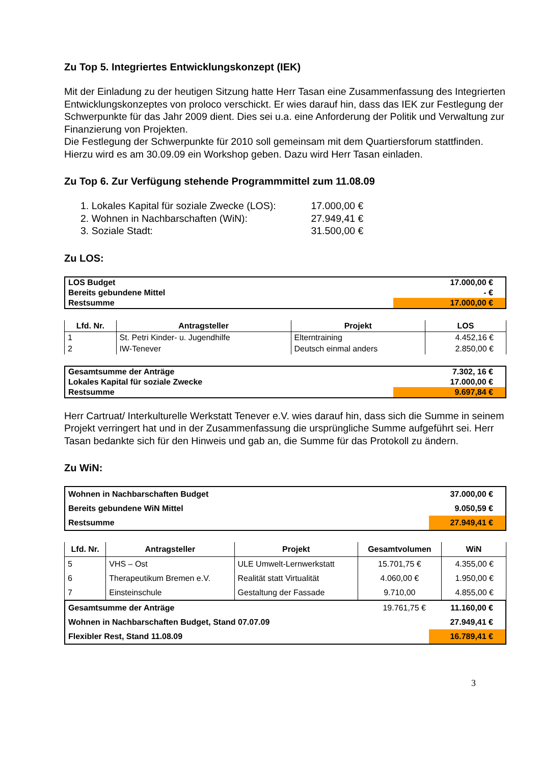Zu Top 5. Integriertes Entwicklungskonzept (IEK)
Mit der Einladung zu der heutigen Sitzung hatte Herr Tasan eine Zusammenfassung des Integrierten Entwicklungskonzeptes von proloco verschickt. Er wies darauf hin, dass das IEK zur Festlegung der Schwerpunkte für das Jahr 2009 dient. Dies sei u.a. eine Anforderung der Politik und Verwaltung zur Finanzierung von Projekten.
Die Festlegung der Schwerpunkte für 2010 soll gemeinsam mit dem Quartiersforum stattfinden. Hierzu wird es am 30.09.09 ein Workshop geben. Dazu wird Herr Tasan einladen.
Zu Top 6. Zur Verfügung stehende Programmmittel zum 11.08.09
1. Lokales Kapital für soziale Zwecke (LOS): 17.000,00 €
2. Wohnen in Nachbarschaften (WiN): 27.949,41 €
3. Soziale Stadt: 31.500,00 €
Zu LOS:
| LOS Budget | 17.000,00 € |
| Bereits gebundene Mittel | - € |
| Restsumme | 17.000,00 € |
| Lfd. Nr. | Antragsteller | Projekt | LOS |
| --- | --- | --- | --- |
| 1 | St. Petri Kinder- u. Jugendhilfe | Elterntraining | 4.452,16 € |
| 2 | IW-Tenever | Deutsch einmal anders | 2.850,00 € |
| Gesamtsumme der Anträge | 7.302, 16 € |
| Lokales Kapital für soziale Zwecke | 17.000,00 € |
| Restsumme | 9.697,84 € |
Herr Cartruat/ Interkulturelle Werkstatt Tenever e.V. wies darauf hin, dass sich die Summe in seinem Projekt verringert hat und in der Zusammenfassung die ursprüngliche Summe aufgeführt sei. Herr Tasan bedankte sich für den Hinweis und gab an, die Summe für das Protokoll zu ändern.
Zu WiN:
| Wohnen in Nachbarschaften Budget | 37.000,00 € |
| Bereits gebundene WiN Mittel | 9.050,59 € |
| Restsumme | 27.949,41 € |
| Lfd. Nr. | Antragsteller | Projekt | Gesamtvolumen | WiN |
| --- | --- | --- | --- | --- |
| 5 | VHS – Ost | ULE Umwelt-Lernwerkstatt | 15.701,75 € | 4.355,00 € |
| 6 | Therapeutikum Bremen e.V. | Realität statt Virtualität | 4.060,00 € | 1.950,00 € |
| 7 | Einsteinschule | Gestaltung der Fassade | 9.710,00 | 4.855,00 € |
| Gesamtsumme der Anträge | 19.761,75 € | 11.160,00 € |
| Wohnen in Nachbarschaften Budget, Stand 07.07.09 | | 27.949,41 € |
| Flexibler Rest, Stand 11.08.09 | | 16.789,41 € |
3